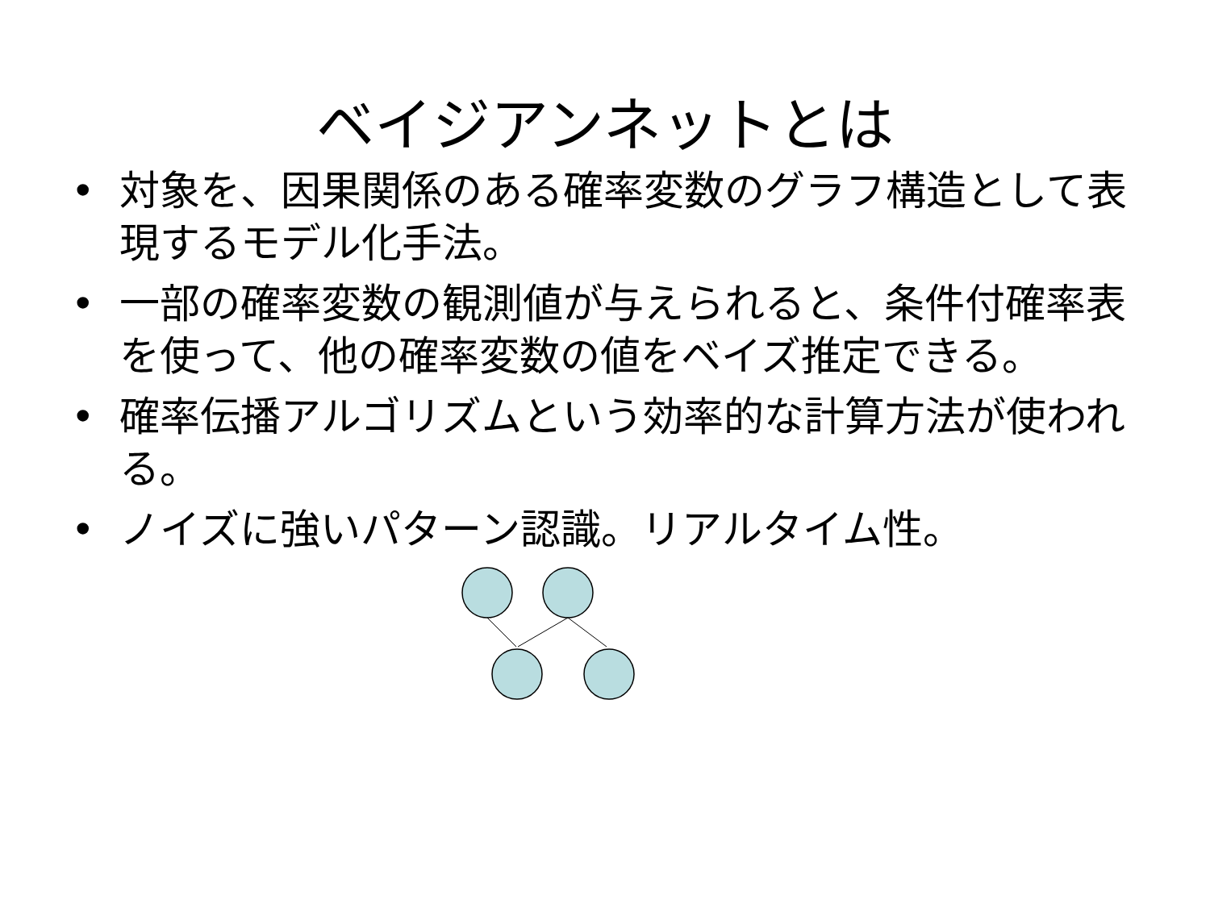ベイジアンネットとは
• 対象を、因果関係のある確率変数のグラフ構造として表現するモデル化手法。
• 一部の確率変数の観測値が与えられると、条件付確率表を使って、他の確率変数の値をベイズ推定できる。
• 確率伝播アルゴリズムという効率的な計算方法が使われる。
• ノイズに強いパターン認識。リアルタイム性。